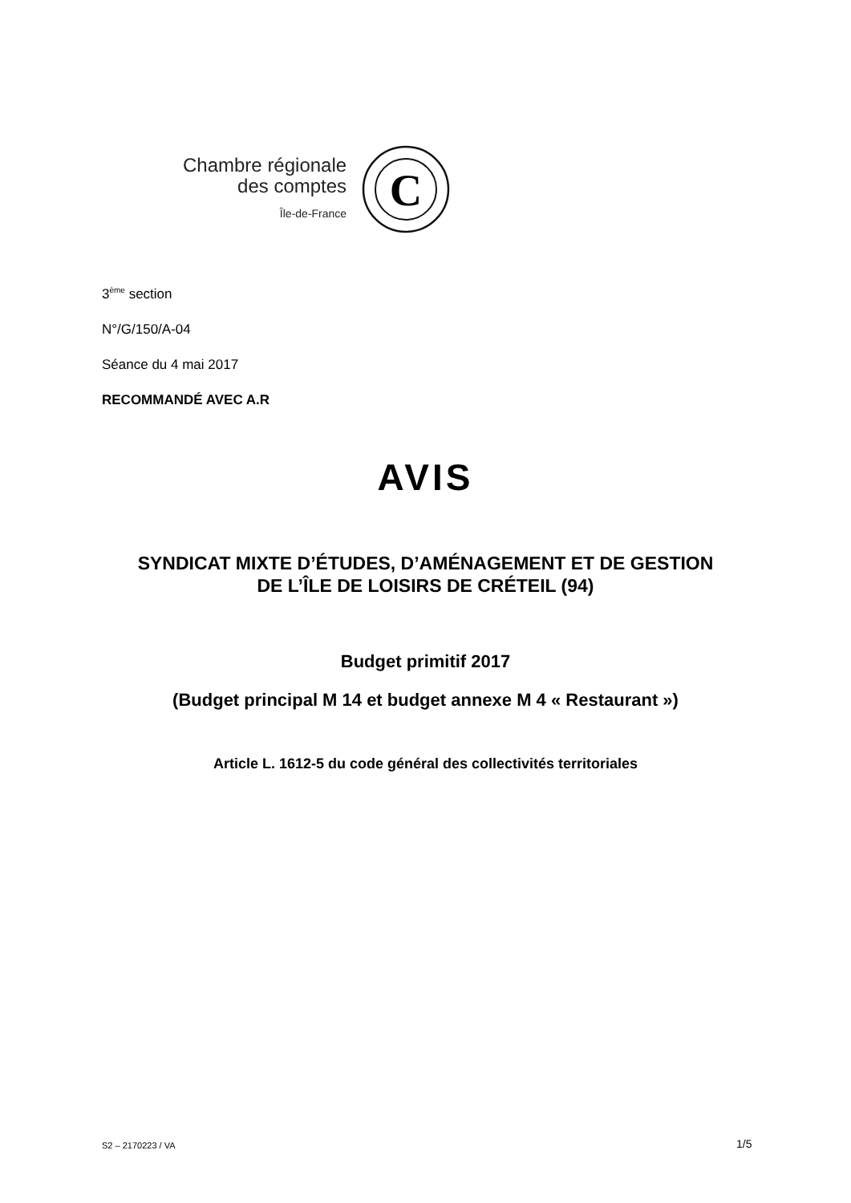Chambre régionale
des comptes
Île-de-France
C
3<sup>ème</sup> section
N°/G/150/A-04
Séance du 4 mai 2017
RECOMMANDÉ AVEC A.R
AVIS
SYNDICAT MIXTE D’ÉTUDES, D’AMÉNAGEMENT ET DE GESTION
DE L’ÎLE DE LOISIRS DE CRÉTEIL (94)
Budget primitif 2017
(Budget principal M 14 et budget annexe M 4 « Restaurant »)
Article L. 1612-5 du code général des collectivités territoriales
S2 – 2170223 / VA 1/5